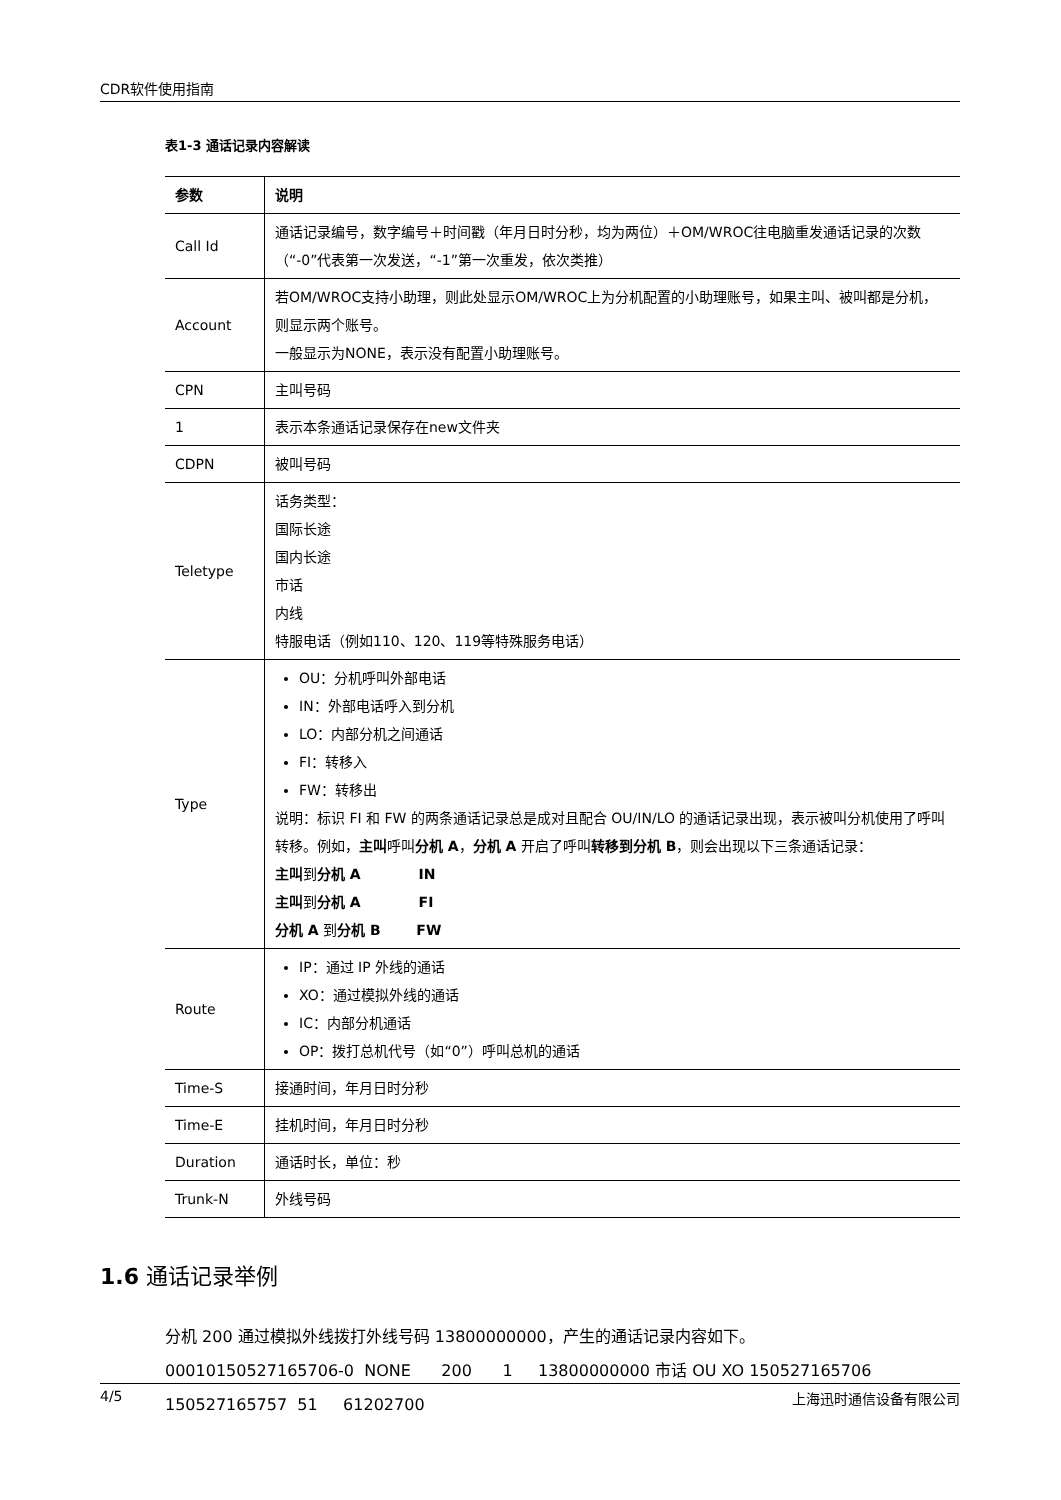CDR软件使用指南
表1-3 通话记录内容解读
| 参数 | 说明 |
| --- | --- |
| Call Id | 通话记录编号，数字编号＋时间戳（年月日时分秒，均为两位）＋OM/WROC往电脑重发通话记录的次数（“-0”代表第一次发送，“-1”第一次重发，依次类推） |
| Account | 若OM/WROC支持小助理，则此处显示OM/WROC上为分机配置的小助理账号，如果主叫、被叫都是分机，则显示两个账号。 一般显示为NONE，表示没有配置小助理账号。 |
| CPN | 主叫号码 |
| 1 | 表示本条通话记录保存在new文件夹 |
| CDPN | 被叫号码 |
| Teletype | 话务类型： 国际长途 国内长途 市话 内线 特服电话（例如110、120、119等特殊服务电话） |
| Type | OU：分机呼叫外部电话 IN：外部电话呼入到分机 LO：内部分机之间通话 FI：转移入 FW：转移出 说明：标识 FI 和 FW 的两条通话记录总是成对且配合 OU/IN/LO 的通话记录出现，表示被叫分机使用了呼叫转移。例如， 主叫 呼叫 分机 A ， 分机 A 开启了呼叫 转移到分机 B ，则会出现以下三条通话记录： 主叫 到 分机 A IN 主叫 到 分机 A FI 分机 A 到 分机 B FW |
| Route | IP：通过 IP 外线的通话 XO：通过模拟外线的通话 IC：内部分机通话 OP：拨打总机代号（如“0”）呼叫总机的通话 |
| Time-S | 接通时间，年月日时分秒 |
| Time-E | 挂机时间，年月日时分秒 |
| Duration | 通话时长，单位：秒 |
| Trunk-N | 外线号码 |
1.6 通话记录举例
分机 200 通过模拟外线拨打外线号码 13800000000，产生的通话记录内容如下。
00010150527165706-0 NONE 200 1 13800000000 市话 OU XO 150527165706 150527165757 51 61202700
4/5 上海迅时通信设备有限公司